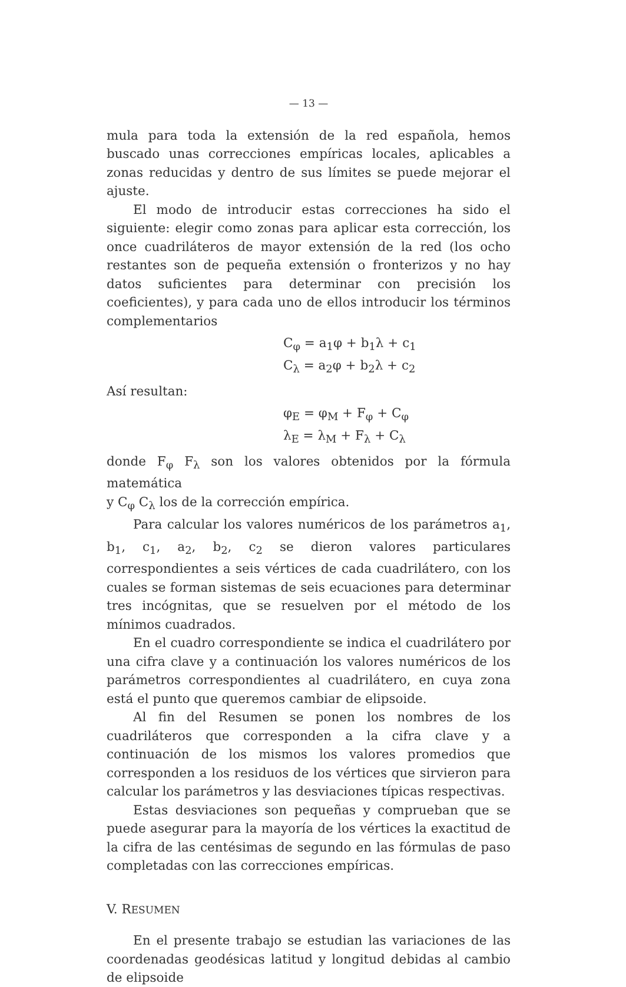— 13 —
mula para toda la extensión de la red española, hemos buscado unas correcciones empíricas locales, aplicables a zonas reducidas y dentro de sus límites se puede mejorar el ajuste.
El modo de introducir estas correcciones ha sido el siguiente: elegir como zonas para aplicar esta corrección, los once cuadriláteros de mayor extensión de la red (los ocho restantes son de pequeña extensión o fronterizos y no hay datos suficientes para determinar con precisión los coeficientes), y para cada uno de ellos introducir los términos complementarios
C<sub>φ</sub> = a<sub>1</sub>φ + b<sub>1</sub>λ + c<sub>1</sub>
C<sub>λ</sub> = a<sub>2</sub>φ + b<sub>2</sub>λ + c<sub>2</sub>
Así resultan:
φ<sub>E</sub> = φ<sub>M</sub> + F<sub>φ</sub> + C<sub>φ</sub>
λ<sub>E</sub> = λ<sub>M</sub> + F<sub>λ</sub> + C<sub>λ</sub>
donde F<sub>φ</sub> F<sub>λ</sub> son los valores obtenidos por la fórmula matemática
y C<sub>φ</sub> C<sub>λ</sub> los de la corrección empírica.
Para calcular los valores numéricos de los parámetros a<sub>1</sub>, b<sub>1</sub>, c<sub>1</sub>, a<sub>2</sub>, b<sub>2</sub>, c<sub>2</sub> se dieron valores particulares correspondientes a seis vértices de cada cuadrilátero, con los cuales se forman sistemas de seis ecuaciones para determinar tres incógnitas, que se resuelven por el método de los mínimos cuadrados.
En el cuadro correspondiente se indica el cuadrilátero por una cifra clave y a continuación los valores numéricos de los parámetros correspondientes al cuadrilátero, en cuya zona está el punto que queremos cambiar de elipsoide.
Al fin del Resumen se ponen los nombres de los cuadriláteros que corresponden a la cifra clave y a continuación de los mismos los valores promedios que corresponden a los residuos de los vértices que sirvieron para calcular los parámetros y las desviaciones típicas respectivas.
Estas desviaciones son pequeñas y comprueban que se puede asegurar para la mayoría de los vértices la exactitud de la cifra de las centésimas de segundo en las fórmulas de paso completadas con las correcciones empíricas.
V. RESUMEN
En el presente trabajo se estudian las variaciones de las coordenadas geodésicas latitud y longitud debidas al cambio de elipsoide